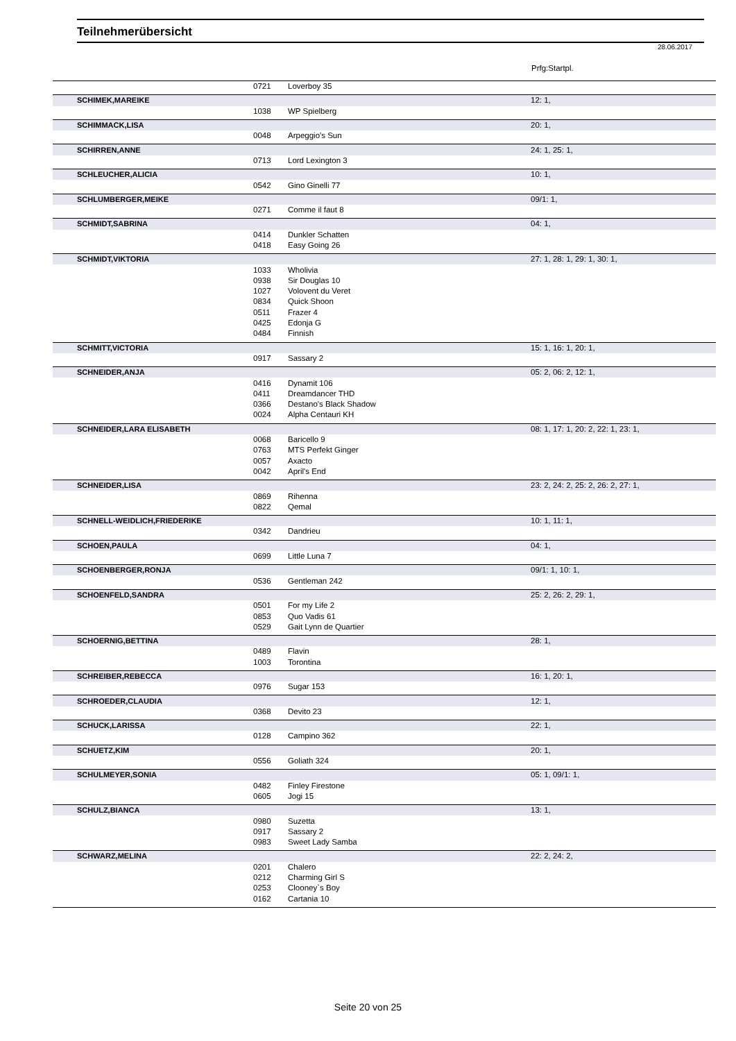Teilnehmerübersicht
28.06.2017
Prfg:Startpl.
| | 0721 | Loverboy 35 | |
| SCHIMEK,MAREIKE | | | 12: 1, |
| | 1038 | WP Spielberg | |
| SCHIMMACK,LISA | | | 20: 1, |
| | 0048 | Arpeggio's Sun | |
| SCHIRREN,ANNE | | | 24: 1, 25: 1, |
| | 0713 | Lord Lexington 3 | |
| SCHLEUCHER,ALICIA | | | 10: 1, |
| | 0542 | Gino Ginelli 77 | |
| SCHLUMBERGER,MEIKE | | | 09/1: 1, |
| | 0271 | Comme il faut 8 | |
| SCHMIDT,SABRINA | | | 04: 1, |
| | 0414 | Dunkler Schatten | |
| | 0418 | Easy Going 26 | |
| SCHMIDT,VIKTORIA | | | 27: 1, 28: 1, 29: 1, 30: 1, |
| | 1033 | Wholivia | |
| | 0938 | Sir Douglas 10 | |
| | 1027 | Volovent du Veret | |
| | 0834 | Quick Shoon | |
| | 0511 | Frazer 4 | |
| | 0425 | Edonja G | |
| | 0484 | Finnish | |
| SCHMITT,VICTORIA | | | 15: 1, 16: 1, 20: 1, |
| | 0917 | Sassary 2 | |
| SCHNEIDER,ANJA | | | 05: 2, 06: 2, 12: 1, |
| | 0416 | Dynamit 106 | |
| | 0411 | Dreamdancer THD | |
| | 0366 | Destano's Black Shadow | |
| | 0024 | Alpha Centauri KH | |
| SCHNEIDER,LARA ELISABETH | | | 08: 1, 17: 1, 20: 2, 22: 1, 23: 1, |
| | 0068 | Baricello 9 | |
| | 0763 | MTS Perfekt Ginger | |
| | 0057 | Axacto | |
| | 0042 | April's End | |
| SCHNEIDER,LISA | | | 23: 2, 24: 2, 25: 2, 26: 2, 27: 1, |
| | 0869 | Rihenna | |
| | 0822 | Qemal | |
| SCHNELL-WEIDLICH,FRIEDERIKE | | | 10: 1, 11: 1, |
| | 0342 | Dandrieu | |
| SCHOEN,PAULA | | | 04: 1, |
| | 0699 | Little Luna 7 | |
| SCHOENBERGER,RONJA | | | 09/1: 1, 10: 1, |
| | 0536 | Gentleman 242 | |
| SCHOENFELD,SANDRA | | | 25: 2, 26: 2, 29: 1, |
| | 0501 | For my Life 2 | |
| | 0853 | Quo Vadis 61 | |
| | 0529 | Gait Lynn de Quartier | |
| SCHOERNIG,BETTINA | | | 28: 1, |
| | 0489 | Flavin | |
| | 1003 | Torontina | |
| SCHREIBER,REBECCA | | | 16: 1, 20: 1, |
| | 0976 | Sugar 153 | |
| SCHROEDER,CLAUDIA | | | 12: 1, |
| | 0368 | Devito 23 | |
| SCHUCK,LARISSA | | | 22: 1, |
| | 0128 | Campino 362 | |
| SCHUETZ,KIM | | | 20: 1, |
| | 0556 | Goliath 324 | |
| SCHULMEYER,SONIA | | | 05: 1, 09/1: 1, |
| | 0482 | Finley Firestone | |
| | 0605 | Jogi 15 | |
| SCHULZ,BIANCA | | | 13: 1, |
| | 0980 | Suzetta | |
| | 0917 | Sassary 2 | |
| | 0983 | Sweet Lady Samba | |
| SCHWARZ,MELINA | | | 22: 2, 24: 2, |
| | 0201 | Chalero | |
| | 0212 | Charming Girl S | |
| | 0253 | Clooney`s Boy | |
| | 0162 | Cartania 10 | |
Seite 20 von 25